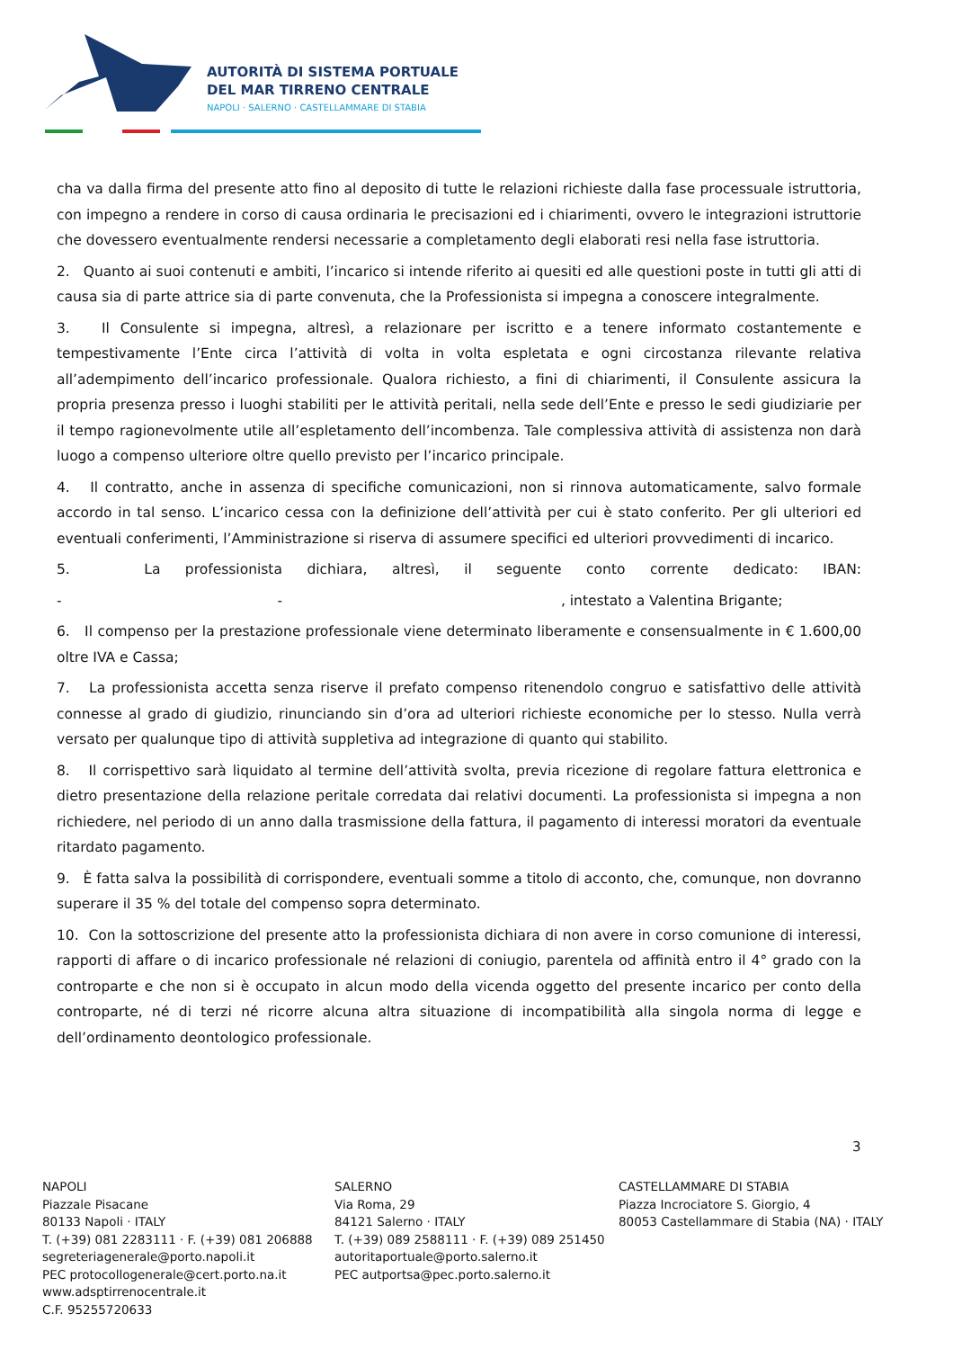AUTORITÀ DI SISTEMA PORTUALE
DEL MAR TIRRENO CENTRALE
NAPOLI · SALERNO · CASTELLAMMARE DI STABIA
cha va dalla firma del presente atto fino al deposito di tutte le relazioni richieste dalla fase processuale istruttoria, con impegno a rendere in corso di causa ordinaria le precisazioni ed i chiarimenti, ovvero le integrazioni istruttorie che dovessero eventualmente rendersi necessarie a completamento degli elaborati resi nella fase istruttoria.
2. Quanto ai suoi contenuti e ambiti, l’incarico si intende riferito ai quesiti ed alle questioni poste in tutti gli atti di causa sia di parte attrice sia di parte convenuta, che la Professionista si impegna a conoscere integralmente.
3. Il Consulente si impegna, altresì, a relazionare per iscritto e a tenere informato costantemente e tempestivamente l’Ente circa l’attività di volta in volta espletata e ogni circostanza rilevante relativa all’adempimento dell’incarico professionale. Qualora richiesto, a fini di chiarimenti, il Consulente assicura la propria presenza presso i luoghi stabiliti per le attività peritali, nella sede dell’Ente e presso le sedi giudiziarie per il tempo ragionevolmente utile all’espletamento dell’incombenza. Tale complessiva attività di assistenza non darà luogo a compenso ulteriore oltre quello previsto per l’incarico principale.
4. Il contratto, anche in assenza di specifiche comunicazioni, non si rinnova automaticamente, salvo formale accordo in tal senso. L’incarico cessa con la definizione dell’attività per cui è stato conferito. Per gli ulteriori ed eventuali conferimenti, l’Amministrazione si riserva di assumere specifici ed ulteriori provvedimenti di incarico.
5. La professionista dichiara, altresì, il seguente conto corrente dedicato: IBAN:
- - , intestato a Valentina Brigante;
6. Il compenso per la prestazione professionale viene determinato liberamente e consensualmente in € 1.600,00 oltre IVA e Cassa;
7. La professionista accetta senza riserve il prefato compenso ritenendolo congruo e satisfattivo delle attività connesse al grado di giudizio, rinunciando sin d’ora ad ulteriori richieste economiche per lo stesso. Nulla verrà versato per qualunque tipo di attività suppletiva ad integrazione di quanto qui stabilito.
8. Il corrispettivo sarà liquidato al termine dell’attività svolta, previa ricezione di regolare fattura elettronica e dietro presentazione della relazione peritale corredata dai relativi documenti. La professionista si impegna a non richiedere, nel periodo di un anno dalla trasmissione della fattura, il pagamento di interessi moratori da eventuale ritardato pagamento.
9. È fatta salva la possibilità di corrispondere, eventuali somme a titolo di acconto, che, comunque, non dovranno superare il 35 % del totale del compenso sopra determinato.
10. Con la sottoscrizione del presente atto la professionista dichiara di non avere in corso comunione di interessi, rapporti di affare o di incarico professionale né relazioni di coniugio, parentela od affinità entro il 4° grado con la controparte e che non si è occupato in alcun modo della vicenda oggetto del presente incarico per conto della controparte, né di terzi né ricorre alcuna altra situazione di incompatibilità alla singola norma di legge e dell’ordinamento deontologico professionale.
3
NAPOLI
Piazzale Pisacane
80133 Napoli · ITALY
T. (+39) 081 2283111 · F. (+39) 081 206888
segreteriagenerale@porto.napoli.it
PEC protocollogenerale@cert.porto.na.it
www.adsptirrenocentrale.it
C.F. 95255720633
SALERNO
Via Roma, 29
84121 Salerno · ITALY
T. (+39) 089 2588111 · F. (+39) 089 251450
autoritaportuale@porto.salerno.it
PEC autportsa@pec.porto.salerno.it
CASTELLAMMARE DI STABIA
Piazza Incrociatore S. Giorgio, 4
80053 Castellammare di Stabia (NA) · ITALY